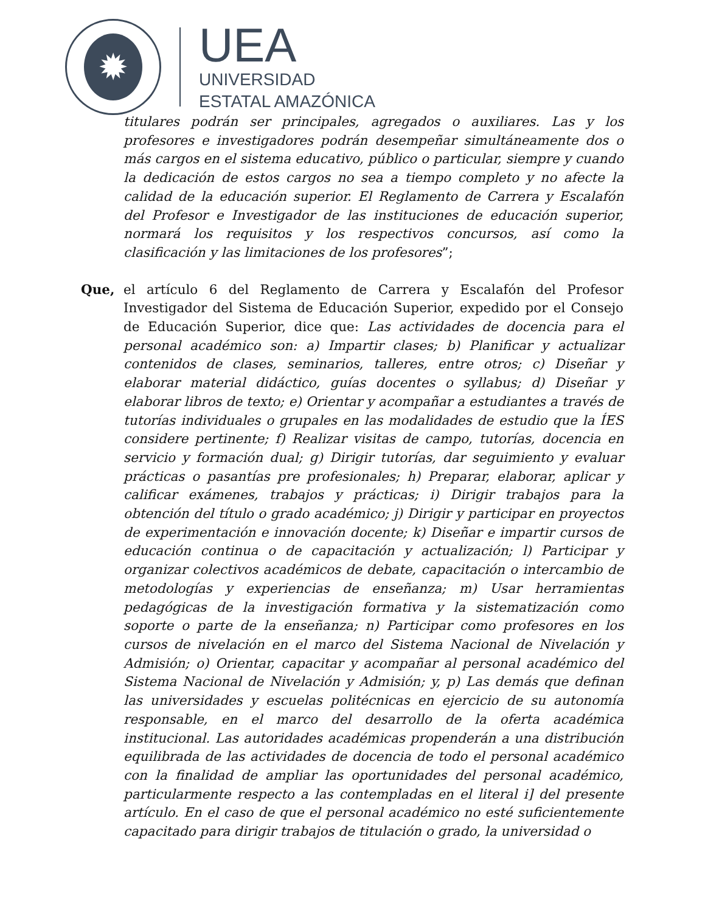✹
UEA
UNIVERSIDAD
ESTATAL AMAZÓNICA
titulares podrán ser principales, agregados o auxiliares. Las y los profesores e investigadores podrán desempeñar simultáneamente dos o más cargos en el sistema educativo, público o particular, siempre y cuando la dedicación de estos cargos no sea a tiempo completo y no afecte la calidad de la educación superior. El Reglamento de Carrera y Escalafón del Profesor e Investigador de las instituciones de educación superior, normará los requisitos y los respectivos concursos, así como la clasificación y las limitaciones de los profesores”;
Que, el artículo 6 del Reglamento de Carrera y Escalafón del Profesor Investigador del Sistema de Educación Superior, expedido por el Consejo de Educación Superior, dice que: Las actividades de docencia para el personal académico son: a) Impartir clases; b) Planificar y actualizar contenidos de clases, seminarios, talleres, entre otros; c) Diseñar y elaborar material didáctico, guías docentes o syllabus; d) Diseñar y elaborar libros de texto; e) Orientar y acompañar a estudiantes a través de tutorías individuales o grupales en las modalidades de estudio que la ÍES considere pertinente; f) Realizar visitas de campo, tutorías, docencia en servicio y formación dual; g) Dirigir tutorías, dar seguimiento y evaluar prácticas o pasantías pre profesionales; h) Preparar, elaborar, aplicar y calificar exámenes, trabajos y prácticas; i) Dirigir trabajos para la obtención del título o grado académico; j) Dirigir y participar en proyectos de experimentación e innovación docente; k) Diseñar e impartir cursos de educación continua o de capacitación y actualización; l) Participar y organizar colectivos académicos de debate, capacitación o intercambio de metodologías y experiencias de enseñanza; m) Usar herramientas pedagógicas de la investigación formativa y la sistematización como soporte o parte de la enseñanza; n) Participar como profesores en los cursos de nivelación en el marco del Sistema Nacional de Nivelación y Admisión; o) Orientar, capacitar y acompañar al personal académico del Sistema Nacional de Nivelación y Admisión; y, p) Las demás que definan las universidades y escuelas politécnicas en ejercicio de su autonomía responsable, en el marco del desarrollo de la oferta académica institucional. Las autoridades académicas propenderán a una distribución equilibrada de las actividades de docencia de todo el personal académico con la finalidad de ampliar las oportunidades del personal académico, particularmente respecto a las contempladas en el literal i] del presente artículo. En el caso de que el personal académico no esté suficientemente capacitado para dirigir trabajos de titulación o grado, la universidad o